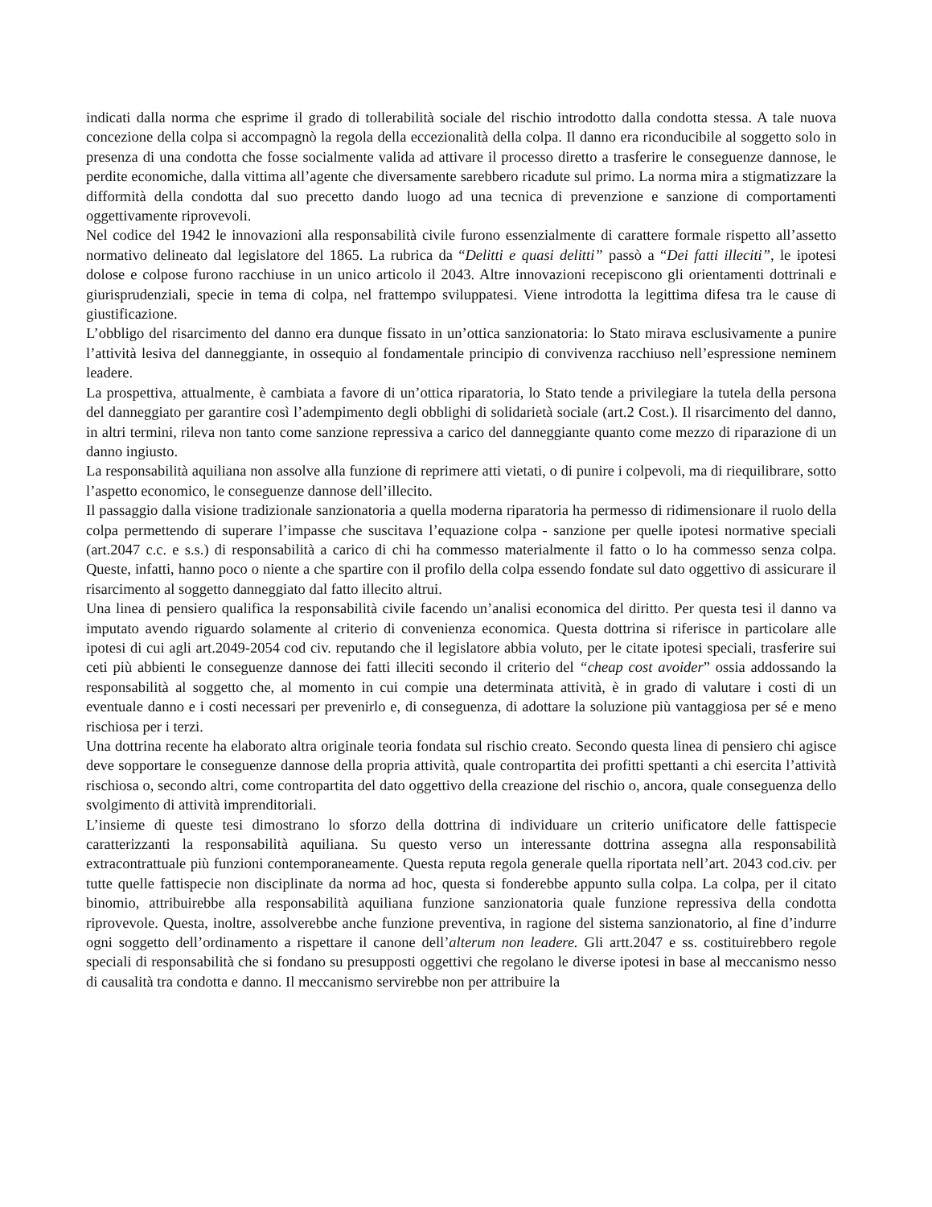indicati dalla norma che esprime il grado di tollerabilità sociale del rischio introdotto dalla condotta stessa. A tale nuova concezione della colpa si accompagnò la regola della eccezionalità della colpa. Il danno era riconducibile al soggetto solo in presenza di una condotta che fosse socialmente valida ad attivare il processo diretto a trasferire le conseguenze dannose, le perdite economiche, dalla vittima all’agente che diversamente sarebbero ricadute sul primo. La norma mira a stigmatizzare la difformità della condotta dal suo precetto dando luogo ad una tecnica di prevenzione e sanzione di comportamenti oggettivamente riprovevoli.
Nel codice del 1942 le innovazioni alla responsabilità civile furono essenzialmente di carattere formale rispetto all’assetto normativo delineato dal legislatore del 1865. La rubrica da “Delitti e quasi delitti” passò a “Dei fatti illeciti”, le ipotesi dolose e colpose furono racchiuse in un unico articolo il 2043. Altre innovazioni recepiscono gli orientamenti dottrinali e giurisprudenziali, specie in tema di colpa, nel frattempo sviluppatesi. Viene introdotta la legittima difesa tra le cause di giustificazione.
L’obbligo del risarcimento del danno era dunque fissato in un’ottica sanzionatoria: lo Stato mirava esclusivamente a punire l’attività lesiva del danneggiante, in ossequio al fondamentale principio di convivenza racchiuso nell’espressione neminem leadere.
La prospettiva, attualmente, è cambiata a favore di un’ottica riparatoria, lo Stato tende a privilegiare la tutela della persona del danneggiato per garantire così l’adempimento degli obblighi di solidarietà sociale (art.2 Cost.). Il risarcimento del danno, in altri termini, rileva non tanto come sanzione repressiva a carico del danneggiante quanto come mezzo di riparazione di un danno ingiusto.
La responsabilità aquiliana non assolve alla funzione di reprimere atti vietati, o di punire i colpevoli, ma di riequilibrare, sotto l’aspetto economico, le conseguenze dannose dell’illecito.
Il passaggio dalla visione tradizionale sanzionatoria a quella moderna riparatoria ha permesso di ridimensionare il ruolo della colpa permettendo di superare l’impasse che suscitava l’equazione colpa - sanzione per quelle ipotesi normative speciali (art.2047 c.c. e s.s.) di responsabilità a carico di chi ha commesso materialmente il fatto o lo ha commesso senza colpa. Queste, infatti, hanno poco o niente a che spartire con il profilo della colpa essendo fondate sul dato oggettivo di assicurare il risarcimento al soggetto danneggiato dal fatto illecito altrui.
Una linea di pensiero qualifica la responsabilità civile facendo un’analisi economica del diritto. Per questa tesi il danno va imputato avendo riguardo solamente al criterio di convenienza economica. Questa dottrina si riferisce in particolare alle ipotesi di cui agli art.2049-2054 cod civ. reputando che il legislatore abbia voluto, per le citate ipotesi speciali, trasferire sui ceti più abbienti le conseguenze dannose dei fatti illeciti secondo il criterio del “cheap cost avoider” ossia addossando la responsabilità al soggetto che, al momento in cui compie una determinata attività, è in grado di valutare i costi di un eventuale danno e i costi necessari per prevenirlo e, di conseguenza, di adottare la soluzione più vantaggiosa per sé e meno rischiosa per i terzi.
Una dottrina recente ha elaborato altra originale teoria fondata sul rischio creato. Secondo questa linea di pensiero chi agisce deve sopportare le conseguenze dannose della propria attività, quale contropartita dei profitti spettanti a chi esercita l’attività rischiosa o, secondo altri, come contropartita del dato oggettivo della creazione del rischio o, ancora, quale conseguenza dello svolgimento di attività imprenditoriali.
L’insieme di queste tesi dimostrano lo sforzo della dottrina di individuare un criterio unificatore delle fattispecie caratterizzanti la responsabilità aquiliana. Su questo verso un interessante dottrina assegna alla responsabilità extracontrattuale più funzioni contemporaneamente. Questa reputa regola generale quella riportata nell’art. 2043 cod.civ. per tutte quelle fattispecie non disciplinate da norma ad hoc, questa si fonderebbe appunto sulla colpa. La colpa, per il citato binomio, attribuirebbe alla responsabilità aquiliana funzione sanzionatoria quale funzione repressiva della condotta riprovevole. Questa, inoltre, assolverebbe anche funzione preventiva, in ragione del sistema sanzionatorio, al fine d’indurre ogni soggetto dell’ordinamento a rispettare il canone dell’alterum non leadere. Gli artt.2047 e ss. costituirebbero regole speciali di responsabilità che si fondano su presupposti oggettivi che regolano le diverse ipotesi in base al meccanismo nesso di causalità tra condotta e danno. Il meccanismo servirebbe non per attribuire la